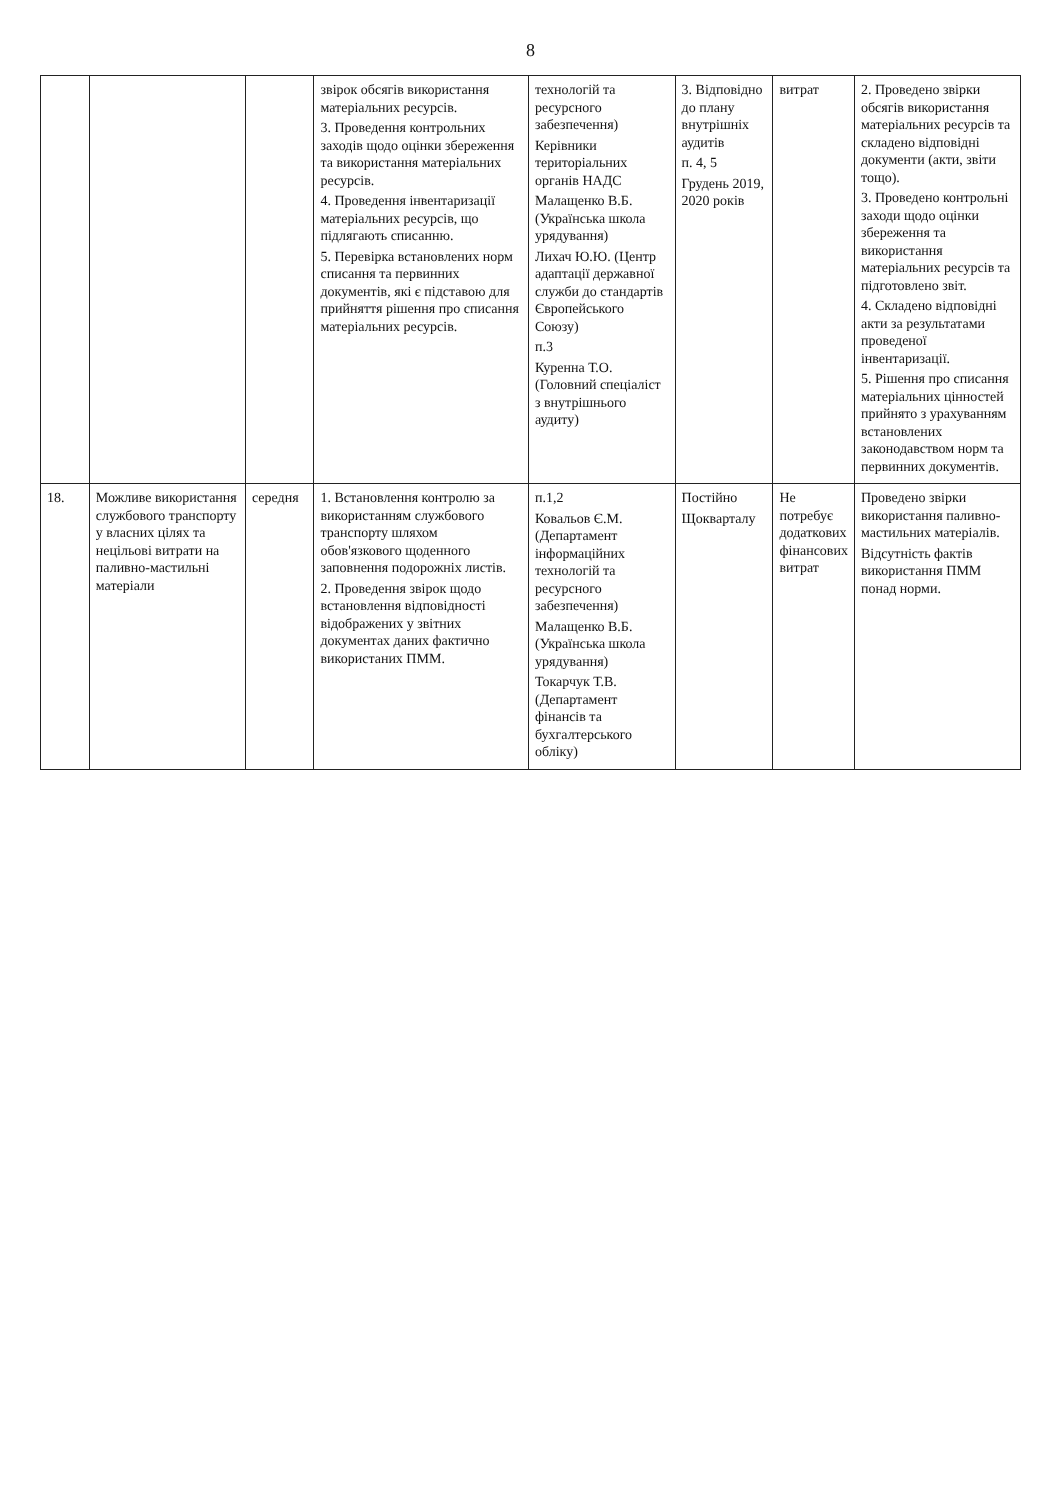8
| | | | звірок обсягів використання матеріальних ресурсів. 3. Проведення контрольних заходів щодо оцінки збереження та використання матеріальних ресурсів. 4. Проведення інвентаризації матеріальних ресурсів, що підлягають списанню. 5. Перевірка встановлених норм списання та первинних документів, які є підставою для прийняття рішення про списання матеріальних ресурсів. | технологій та ресурсного забезпечення) Керівники територіальних органів НАДС Малащенко В.Б. (Українська школа урядування) Лихач Ю.Ю. (Центр адаптації державної служби до стандартів Європейського Союзу) п.3 Куренна Т.О. (Головний спеціаліст з внутрішнього аудиту) | 3. Відповідно до плану внутрішніх аудитів п. 4, 5 Грудень 2019, 2020 років | витрат | 2. Проведено звірки обсягів використання матеріальних ресурсів та складено відповідні документи (акти, звіти тощо). 3. Проведено контрольні заходи щодо оцінки збереження та використання матеріальних ресурсів та підготовлено звіт. 4. Складено відповідні акти за результатами проведеної інвентаризації. 5. Рішення про списання матеріальних цінностей прийнято з урахуванням встановлених законодавством норм та первинних документів. |
| 18. | Можливе використання службового транспорту у власних цілях та нецільові витрати на паливно-мастильні матеріали | середня | 1. Встановлення контролю за використанням службового транспорту шляхом обов'язкового щоденного заповнення подорожніх листів. 2. Проведення звірок щодо встановлення відповідності відображених у звітних документах даних фактично використаних ПММ. | п.1,2 Ковальов Є.М. (Департамент інформаційних технологій та ресурсного забезпечення) Малащенко В.Б. (Українська школа урядування) Токарчук Т.В. (Департамент фінансів та бухгалтерського обліку) | Постійно Щокварталу | Не потребує додаткових фінансових витрат | Проведено звірки використання паливно-мастильних матеріалів. Відсутність фактів використання ПММ понад норми. |